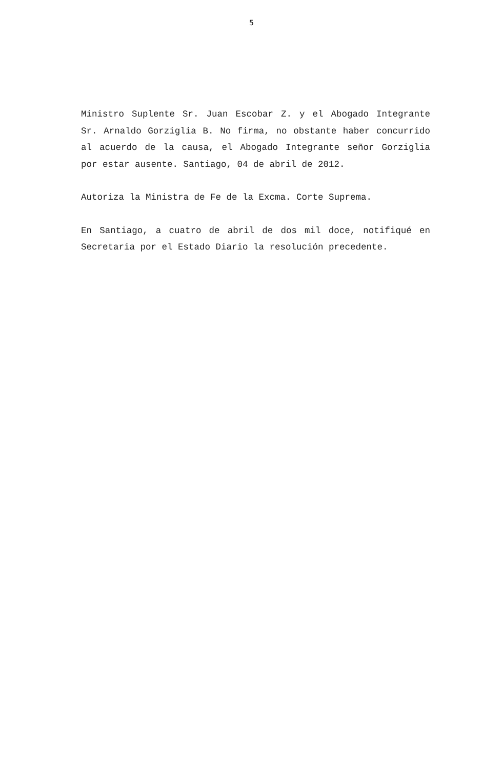5
Ministro Suplente Sr. Juan Escobar Z. y el Abogado Integrante Sr. Arnaldo Gorziglia B. No firma, no obstante haber concurrido al acuerdo de la causa, el Abogado Integrante señor Gorziglia por estar ausente. Santiago, 04 de abril de 2012.
Autoriza la Ministra de Fe de la Excma. Corte Suprema.
En Santiago, a cuatro de abril de dos mil doce, notifiqué en Secretaria por el Estado Diario la resolución precedente.